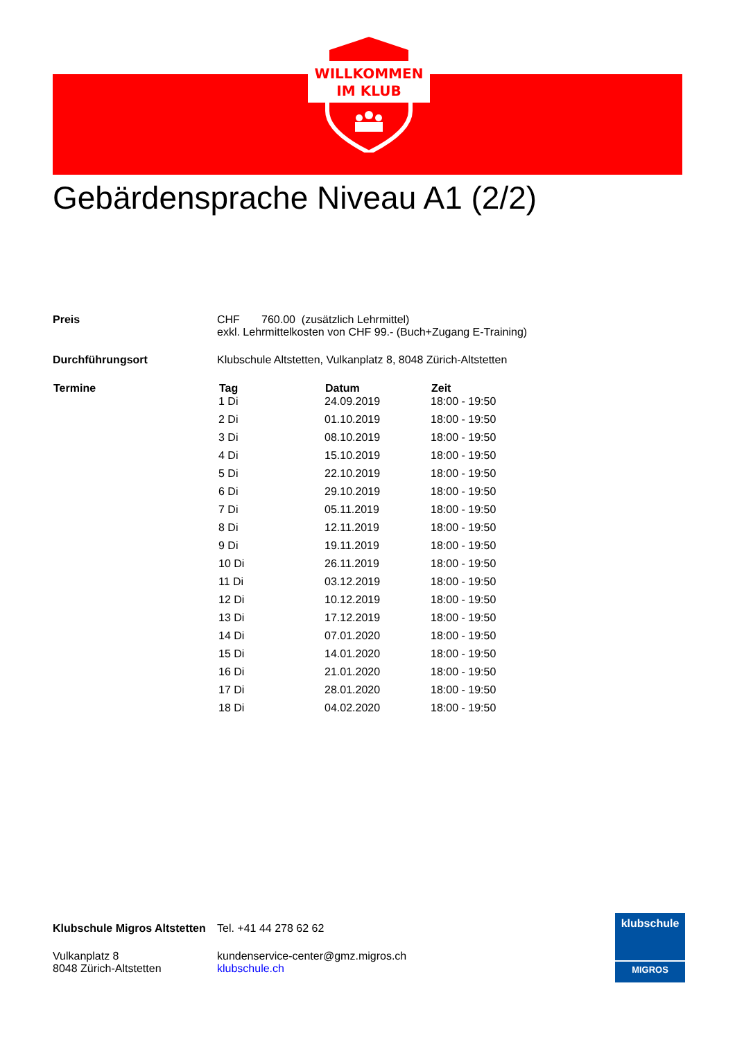WILLKOMMEN
IM KLUB
Gebärdensprache Niveau A1 (2/2)
| Preis | CHF 760.00 (zusätzlich Lehrmittel) exkl. Lehrmittelkosten von CHF 99.- (Buch+Zugang E-Training) |
| Durchführungsort | Klubschule Altstetten, Vulkanplatz 8, 8048 Zürich-Altstetten |
| Termine | Tag | Datum | Zeit |
| --- | --- | --- | --- |
| | 1 Di | 24.09.2019 | 18:00 - 19:50 |
| | 2 Di | 01.10.2019 | 18:00 - 19:50 |
| | 3 Di | 08.10.2019 | 18:00 - 19:50 |
| | 4 Di | 15.10.2019 | 18:00 - 19:50 |
| | 5 Di | 22.10.2019 | 18:00 - 19:50 |
| | 6 Di | 29.10.2019 | 18:00 - 19:50 |
| | 7 Di | 05.11.2019 | 18:00 - 19:50 |
| | 8 Di | 12.11.2019 | 18:00 - 19:50 |
| | 9 Di | 19.11.2019 | 18:00 - 19:50 |
| | 10 Di | 26.11.2019 | 18:00 - 19:50 |
| | 11 Di | 03.12.2019 | 18:00 - 19:50 |
| | 12 Di | 10.12.2019 | 18:00 - 19:50 |
| | 13 Di | 17.12.2019 | 18:00 - 19:50 |
| | 14 Di | 07.01.2020 | 18:00 - 19:50 |
| | 15 Di | 14.01.2020 | 18:00 - 19:50 |
| | 16 Di | 21.01.2020 | 18:00 - 19:50 |
| | 17 Di | 28.01.2020 | 18:00 - 19:50 |
| | 18 Di | 04.02.2020 | 18:00 - 19:50 |
| Klubschule Migros Altstetten | Tel. +41 44 278 62 62 |
| Vulkanplatz 8 8048 Zürich-Altstetten | kundenservice-center@gmz.migros.ch klubschule.ch |
klubschule
MIGROS